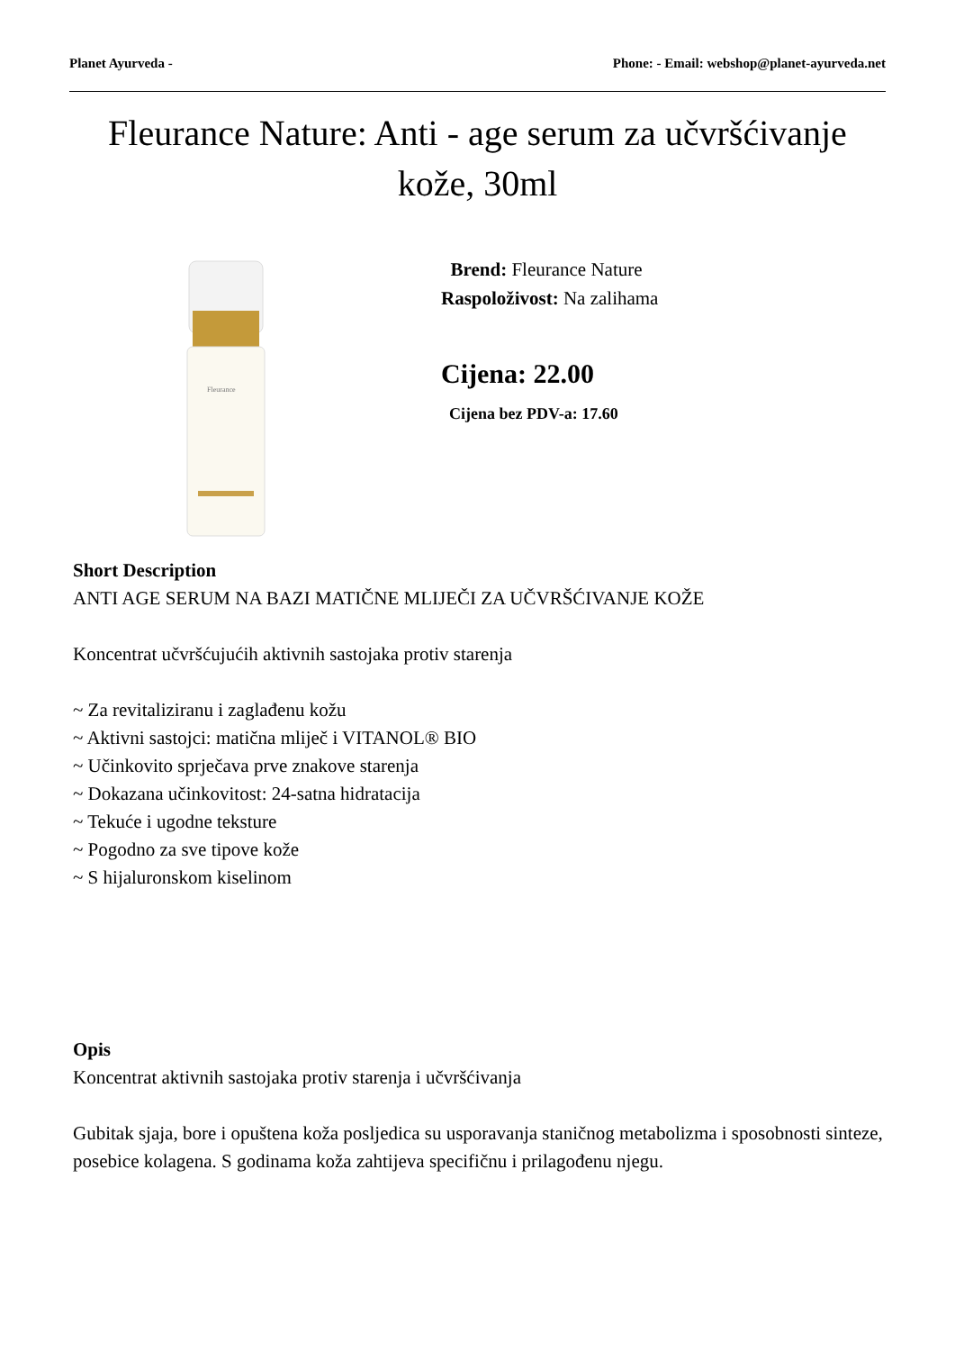Planet Ayurveda - Phone: - Email: webshop@planet-ayurveda.net
Fleurance Nature: Anti - age serum za učvršćivanje kože, 30ml
Fleurance
Brend: Fleurance Nature
Raspoloživost: Na zalihama
Cijena: 22.00
Cijena bez PDV-a: 17.60
Short Description
ANTI AGE SERUM NA BAZI MATIČNE MLIJEČI ZA UČVRŠĆIVANJE KOŽE
Koncentrat učvršćujućih aktivnih sastojaka protiv starenja
~ Za revitaliziranu i zaglađenu kožu
~ Aktivni sastojci: matična mliječ i VITANOL® BIO
~ Učinkovito sprječava prve znakove starenja
~ Dokazana učinkovitost: 24-satna hidratacija
~ Tekuće i ugodne teksture
~ Pogodno za sve tipove kože
~ S hijaluronskom kiselinom
Opis
Koncentrat aktivnih sastojaka protiv starenja i učvršćivanja
Gubitak sjaja, bore i opuštena koža posljedica su usporavanja staničnog metabolizma i sposobnosti sinteze, posebice kolagena. S godinama koža zahtijeva specifičnu i prilagođenu njegu.